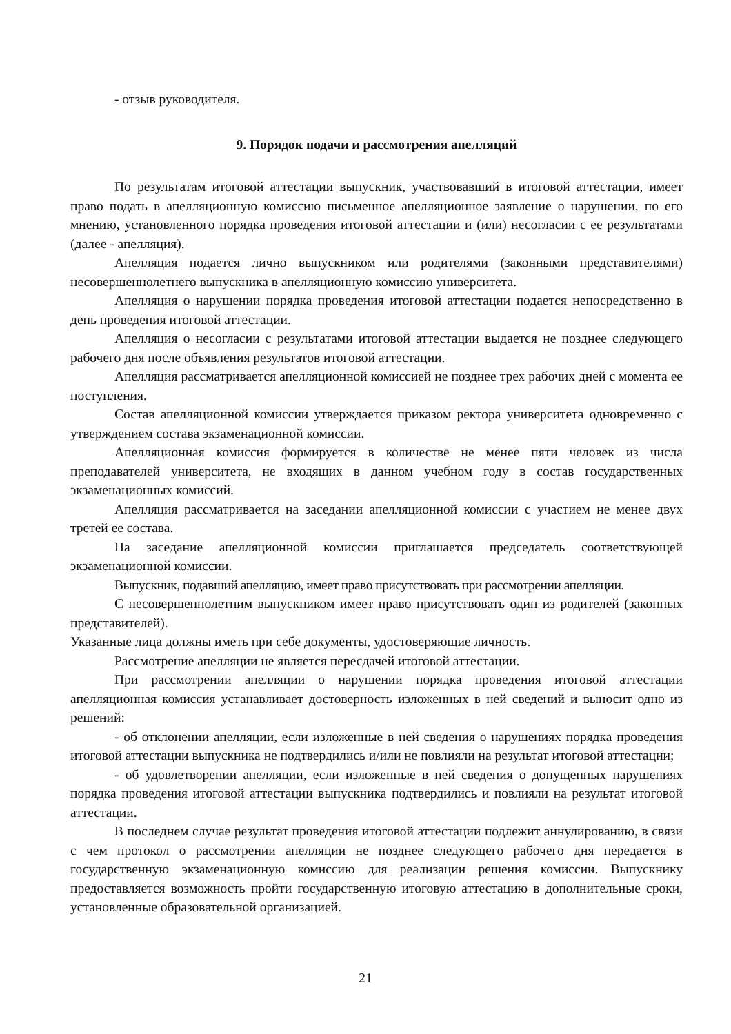- отзыв руководителя.
9. Порядок подачи и рассмотрения апелляций
По результатам итоговой аттестации выпускник, участвовавший в итоговой аттестации, имеет право подать в апелляционную комиссию письменное апелляционное заявление о нарушении, по его мнению, установленного порядка проведения итоговой аттестации и (или) несогласии с ее результатами (далее - апелляция).
Апелляция подается лично выпускником или родителями (законными представителями) несовершеннолетнего выпускника в апелляционную комиссию университета.
Апелляция о нарушении порядка проведения итоговой аттестации подается непосредственно в день проведения итоговой аттестации.
Апелляция о несогласии с результатами итоговой аттестации выдается не позднее следующего рабочего дня после объявления результатов итоговой аттестации.
Апелляция рассматривается апелляционной комиссией не позднее трех рабочих дней с момента ее поступления.
Состав апелляционной комиссии утверждается приказом ректора университета одновременно с утверждением состава экзаменационной комиссии.
Апелляционная комиссия формируется в количестве не менее пяти человек из числа преподавателей университета, не входящих в данном учебном году в состав государственных экзаменационных комиссий.
Апелляция рассматривается на заседании апелляционной комиссии с участием не менее двух третей ее состава.
На заседание апелляционной комиссии приглашается председатель соответствующей экзаменационной комиссии.
Выпускник, подавший апелляцию, имеет право присутствовать при рассмотрении апелляции.
С несовершеннолетним выпускником имеет право присутствовать один из родителей (законных представителей).
Указанные лица должны иметь при себе документы, удостоверяющие личность.
Рассмотрение апелляции не является пересдачей итоговой аттестации.
При рассмотрении апелляции о нарушении порядка проведения итоговой аттестации апелляционная комиссия устанавливает достоверность изложенных в ней сведений и выносит одно из решений:
- об отклонении апелляции, если изложенные в ней сведения о нарушениях порядка проведения итоговой аттестации выпускника не подтвердились и/или не повлияли на результат итоговой аттестации;
- об удовлетворении апелляции, если изложенные в ней сведения о допущенных нарушениях порядка проведения итоговой аттестации выпускника подтвердились и повлияли на результат итоговой аттестации.
В последнем случае результат проведения итоговой аттестации подлежит аннулированию, в связи с чем протокол о рассмотрении апелляции не позднее следующего рабочего дня передается в государственную экзаменационную комиссию для реализации решения комиссии. Выпускнику предоставляется возможность пройти государственную итоговую аттестацию в дополнительные сроки, установленные образовательной организацией.
21